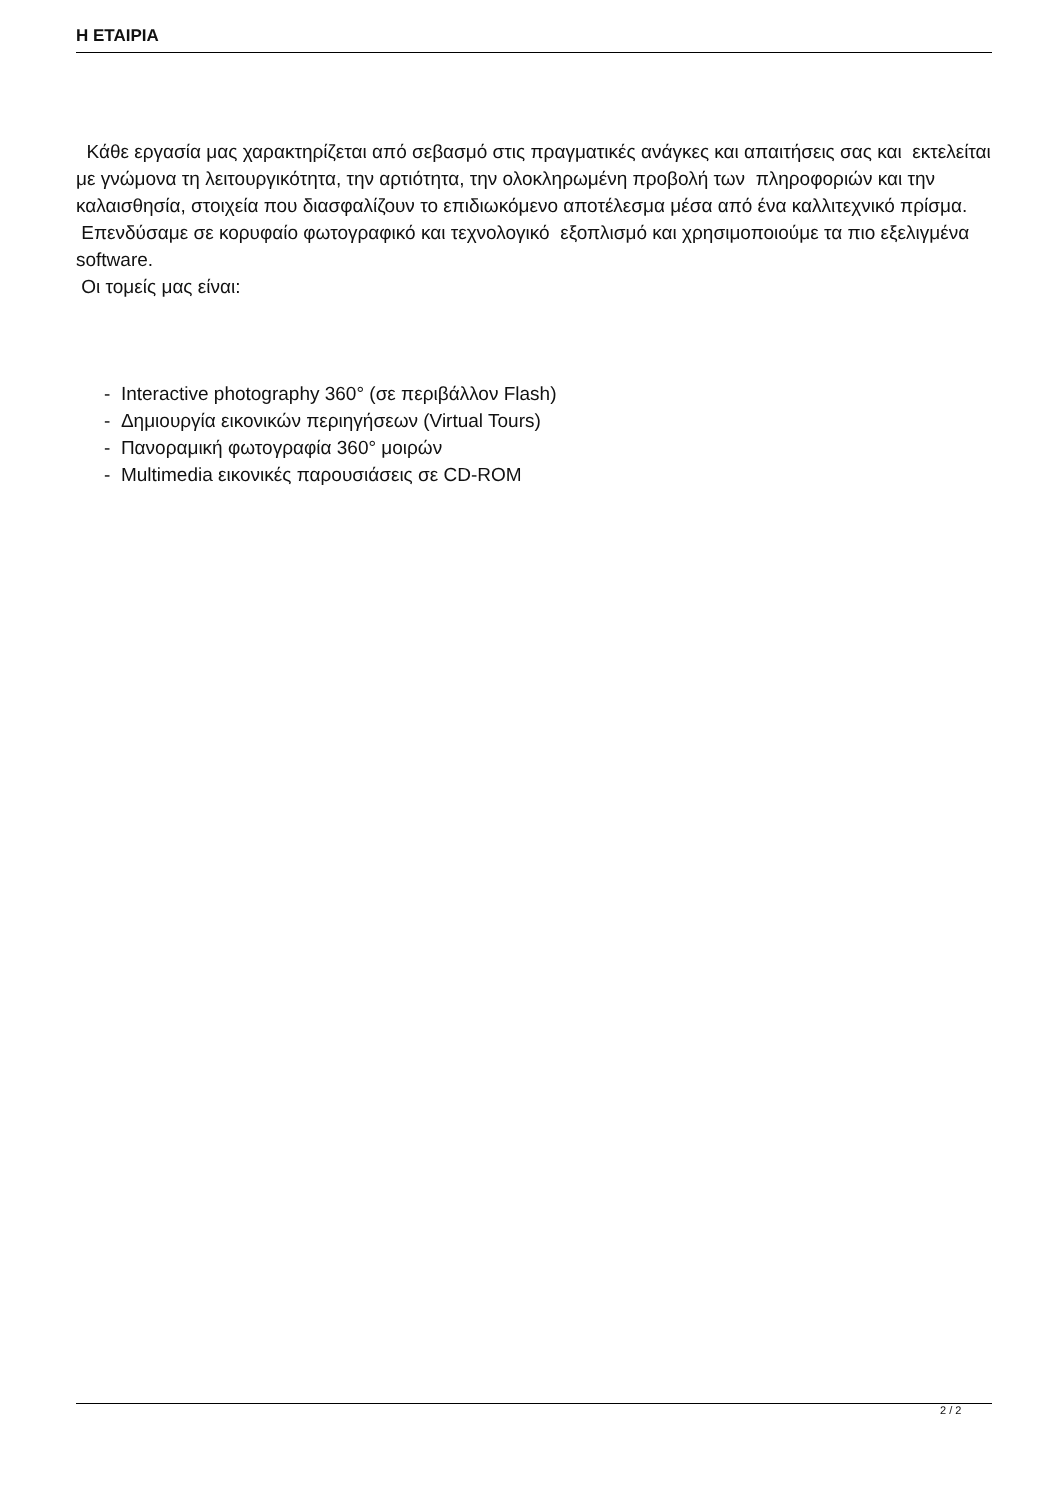Η ΕΤΑΙΡΙΑ
Κάθε εργασία μας χαρακτηρίζεται από σεβασμό στις πραγματικές ανάγκες και απαιτήσεις σας και εκτελείται με γνώμονα τη λειτουργικότητα, την αρτιότητα, την ολοκληρωμένη προβολή των πληροφοριών και την καλαισθησία, στοιχεία που διασφαλίζουν το επιδιωκόμενο αποτέλεσμα μέσα από ένα καλλιτεχνικό πρίσμα.
Επενδύσαμε σε κορυφαίο φωτογραφικό και τεχνολογικό εξοπλισμό και χρησιμοποιούμε τα πιο εξελιγμένα software.
Οι τομείς μας είναι:
- Interactive photography 360° (σε περιβάλλον Flash)
- Δημιουργία εικονικών περιηγήσεων (Virtual Tours)
- Πανοραμική φωτογραφία 360° μοιρών
- Multimedia εικονικές παρουσιάσεις σε CD-ROM
2 / 2